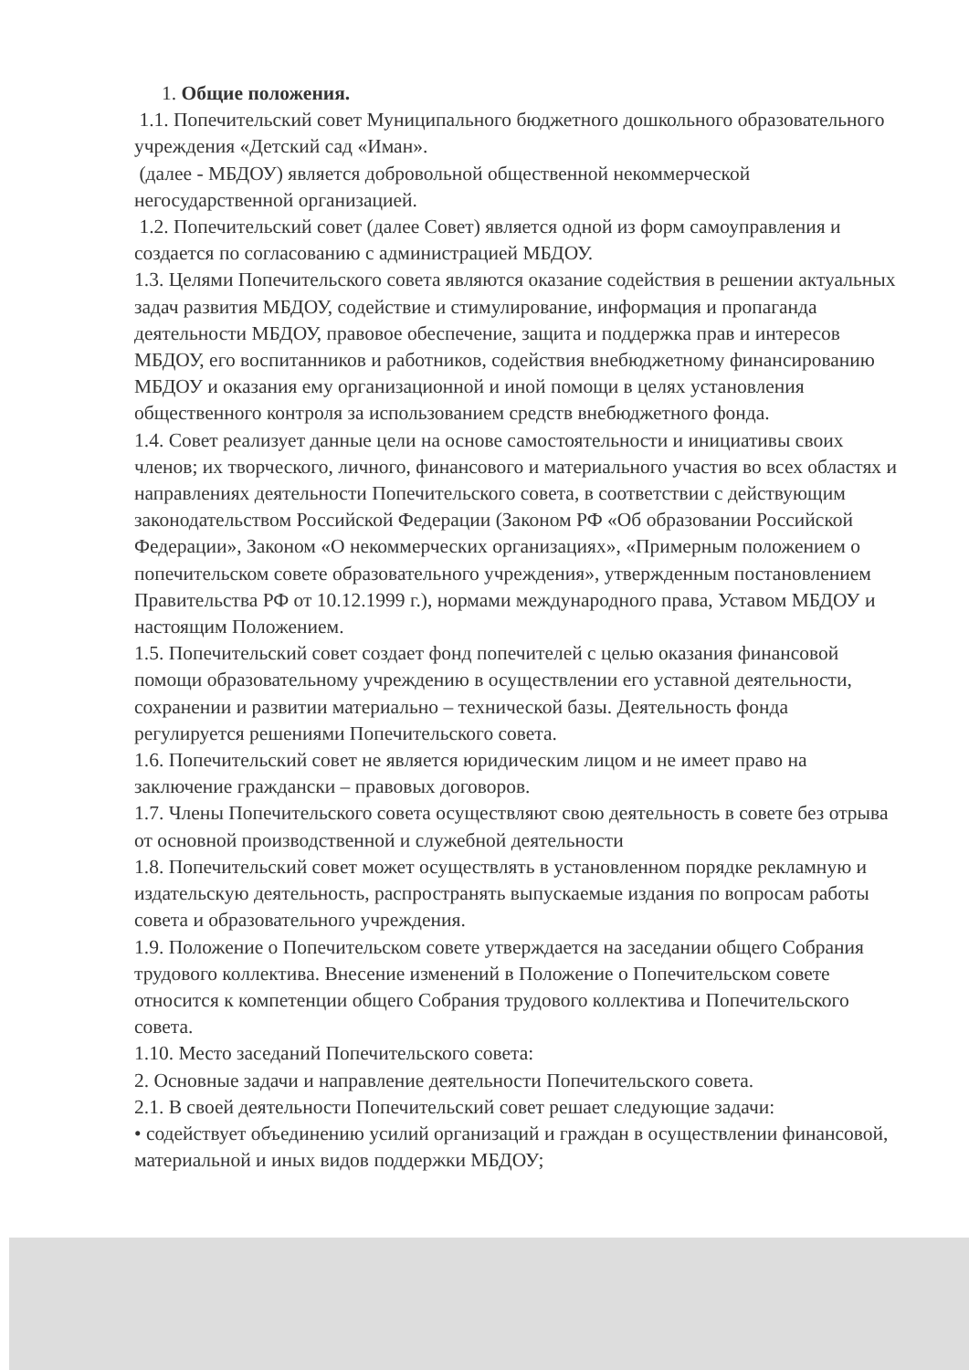1. Общие положения.
1.1. Попечительский совет Муниципального бюджетного дошкольного образовательного учреждения «Детский сад «Иман».
(далее - МБДОУ) является добровольной общественной некоммерческой негосударственной организацией.
1.2. Попечительский совет (далее Совет) является одной из форм самоуправления и создается по согласованию с администрацией МБДОУ.
1.3. Целями Попечительского совета являются оказание содействия в решении актуальных задач развития МБДОУ, содействие и стимулирование, информация и пропаганда деятельности МБДОУ, правовое обеспечение, защита и поддержка прав и интересов МБДОУ, его воспитанников и работников, содействия внебюджетному финансированию МБДОУ и оказания ему организационной и иной помощи в целях установления общественного контроля за использованием средств внебюджетного фонда.
1.4. Совет реализует данные цели на основе самостоятельности и инициативы своих членов; их творческого, личного, финансового и материального участия во всех областях и направлениях деятельности Попечительского совета, в соответствии с действующим законодательством Российской Федерации (Законом РФ «Об образовании Российской Федерации», Законом «О некоммерческих организациях», «Примерным положением о попечительском совете образовательного учреждения», утвержденным постановлением Правительства РФ от 10.12.1999 г.), нормами международного права, Уставом МБДОУ и настоящим Положением.
1.5. Попечительский совет создает фонд попечителей с целью оказания финансовой помощи образовательному учреждению в осуществлении его уставной деятельности, сохранении и развитии материально – технической базы. Деятельность фонда регулируется решениями Попечительского совета.
1.6. Попечительский совет не является юридическим лицом и не имеет право на заключение граждански – правовых договоров.
1.7. Члены Попечительского совета осуществляют свою деятельность в совете без отрыва от основной производственной и служебной деятельности
1.8. Попечительский совет может осуществлять в установленном порядке рекламную и издательскую деятельность, распространять выпускаемые издания по вопросам работы совета и образовательного учреждения.
1.9. Положение о Попечительском совете утверждается на заседании общего Собрания трудового коллектива. Внесение изменений в Положение о Попечительском совете относится к компетенции общего Собрания трудового коллектива и Попечительского совета.
1.10. Место заседаний Попечительского совета:
2. Основные задачи и направление деятельности Попечительского совета.
2.1. В своей деятельности Попечительский совет решает следующие задачи:
• содействует объединению усилий организаций и граждан в осуществлении финансовой, материальной и иных видов поддержки МБДОУ;